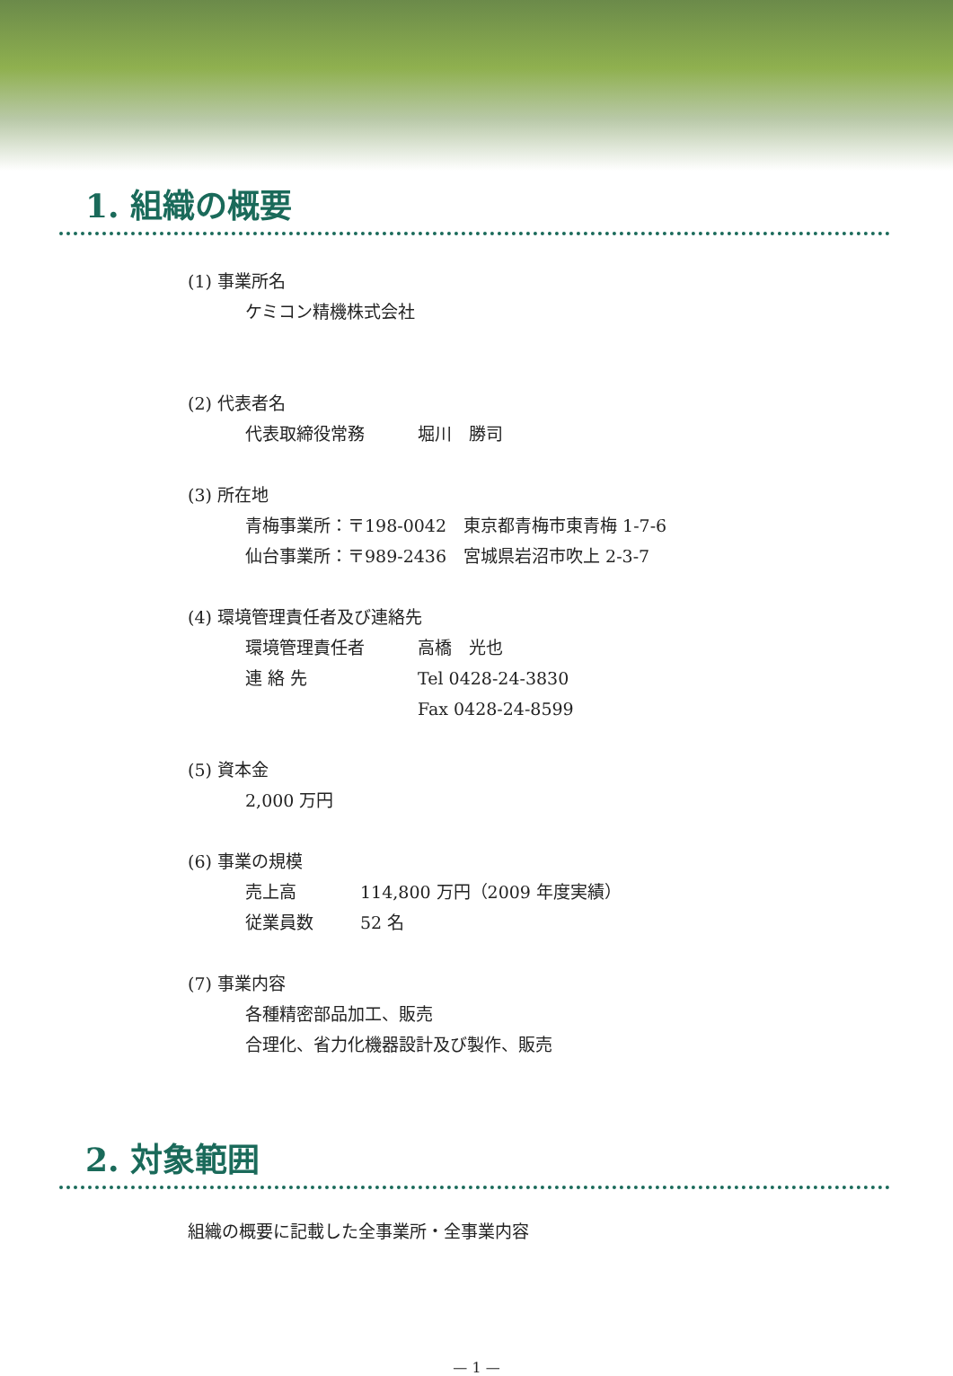1. 組織の概要
(1) 事業所名
ケミコン精機株式会社
(2) 代表者名
代表取締役常務 堀川　勝司
(3) 所在地
青梅事業所：〒198-0042　東京都青梅市東青梅 1-7-6
仙台事業所：〒989-2436　宮城県岩沼市吹上 2-3-7
(4) 環境管理責任者及び連絡先
環境管理責任者 高橋　光也
連 絡 先 Tel 0428-24-3830
Fax 0428-24-8599
(5) 資本金
2,000 万円
(6) 事業の規模
売上高 114,800 万円（2009 年度実績）
従業員数 52 名
(7) 事業内容
各種精密部品加工、販売
合理化、省力化機器設計及び製作、販売
2. 対象範囲
組織の概要に記載した全事業所・全事業内容
— 1 —